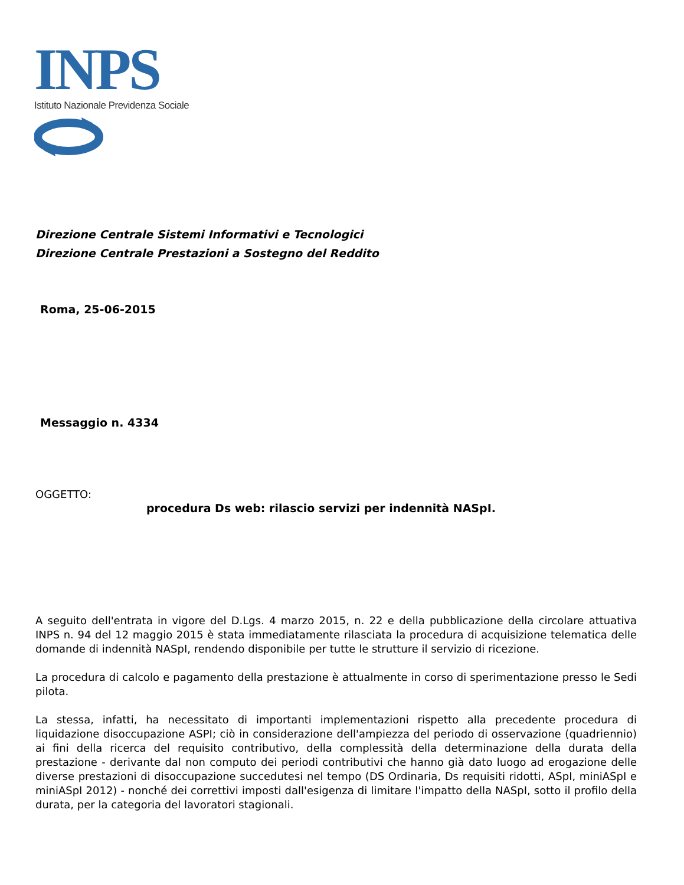INPS
Istituto Nazionale Previdenza Sociale
Direzione Centrale Sistemi Informativi e Tecnologici
Direzione Centrale Prestazioni a Sostegno del Reddito
Roma, 25-06-2015
Messaggio n. 4334
OGGETTO:
procedura Ds web: rilascio servizi per indennità NASpI.
A seguito dell'entrata in vigore del D.Lgs. 4 marzo 2015, n. 22 e della pubblicazione della circolare attuativa INPS n. 94 del 12 maggio 2015 è stata immediatamente rilasciata la procedura di acquisizione telematica delle domande di indennità NASpI, rendendo disponibile per tutte le strutture il servizio di ricezione.
La procedura di calcolo e pagamento della prestazione è attualmente in corso di sperimentazione presso le Sedi pilota.
La stessa, infatti, ha necessitato di importanti implementazioni rispetto alla precedente procedura di liquidazione disoccupazione ASPI; ciò in considerazione dell'ampiezza del periodo di osservazione (quadriennio) ai fini della ricerca del requisito contributivo, della complessità della determinazione della durata della prestazione - derivante dal non computo dei periodi contributivi che hanno già dato luogo ad erogazione delle diverse prestazioni di disoccupazione succedutesi nel tempo (DS Ordinaria, Ds requisiti ridotti, ASpI, miniASpI e miniASpI 2012) - nonché dei correttivi imposti dall'esigenza di limitare l'impatto della NASpI, sotto il profilo della durata, per la categoria del lavoratori stagionali.